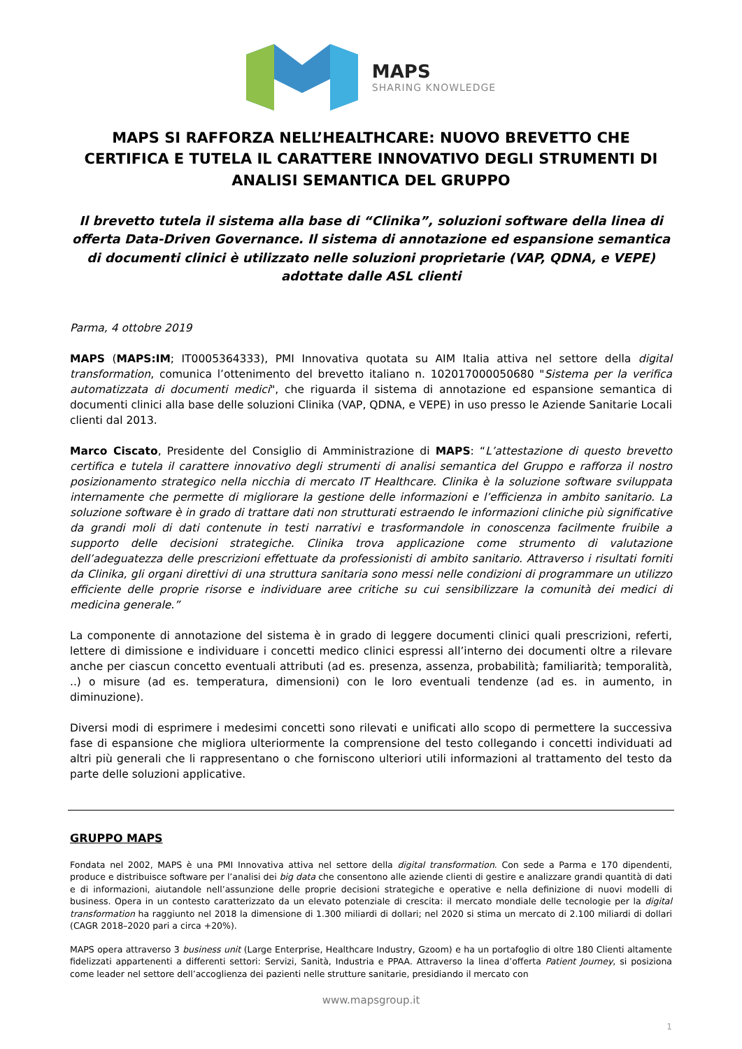MAPS
SHARING KNOWLEDGE
MAPS SI RAFFORZA NELL’HEALTHCARE: NUOVO BREVETTO CHE CERTIFICA E TUTELA IL CARATTERE INNOVATIVO DEGLI STRUMENTI DI ANALISI SEMANTICA DEL GRUPPO
Il brevetto tutela il sistema alla base di “Clinika”, soluzioni software della linea di offerta Data-Driven Governance. Il sistema di annotazione ed espansione semantica di documenti clinici è utilizzato nelle soluzioni proprietarie (VAP, QDNA, e VEPE) adottate dalle ASL clienti
Parma, 4 ottobre 2019
MAPS (MAPS:IM; IT0005364333), PMI Innovativa quotata su AIM Italia attiva nel settore della digital transformation, comunica l’ottenimento del brevetto italiano n. 102017000050680 "Sistema per la verifica automatizzata di documenti medici", che riguarda il sistema di annotazione ed espansione semantica di documenti clinici alla base delle soluzioni Clinika (VAP, QDNA, e VEPE) in uso presso le Aziende Sanitarie Locali clienti dal 2013.
Marco Ciscato, Presidente del Consiglio di Amministrazione di MAPS: “L’attestazione di questo brevetto certifica e tutela il carattere innovativo degli strumenti di analisi semantica del Gruppo e rafforza il nostro posizionamento strategico nella nicchia di mercato IT Healthcare. Clinika è la soluzione software sviluppata internamente che permette di migliorare la gestione delle informazioni e l’efficienza in ambito sanitario. La soluzione software è in grado di trattare dati non strutturati estraendo le informazioni cliniche più significative da grandi moli di dati contenute in testi narrativi e trasformandole in conoscenza facilmente fruibile a supporto delle decisioni strategiche. Clinika trova applicazione come strumento di valutazione dell’adeguatezza delle prescrizioni effettuate da professionisti di ambito sanitario. Attraverso i risultati forniti da Clinika, gli organi direttivi di una struttura sanitaria sono messi nelle condizioni di programmare un utilizzo efficiente delle proprie risorse e individuare aree critiche su cui sensibilizzare la comunità dei medici di medicina generale.”
La componente di annotazione del sistema è in grado di leggere documenti clinici quali prescrizioni, referti, lettere di dimissione e individuare i concetti medico clinici espressi all’interno dei documenti oltre a rilevare anche per ciascun concetto eventuali attributi (ad es. presenza, assenza, probabilità; familiarità; temporalità, ..) o misure (ad es. temperatura, dimensioni) con le loro eventuali tendenze (ad es. in aumento, in diminuzione).
Diversi modi di esprimere i medesimi concetti sono rilevati e unificati allo scopo di permettere la successiva fase di espansione che migliora ulteriormente la comprensione del testo collegando i concetti individuati ad altri più generali che li rappresentano o che forniscono ulteriori utili informazioni al trattamento del testo da parte delle soluzioni applicative.
GRUPPO MAPS
Fondata nel 2002, MAPS è una PMI Innovativa attiva nel settore della digital transformation. Con sede a Parma e 170 dipendenti, produce e distribuisce software per l’analisi dei big data che consentono alle aziende clienti di gestire e analizzare grandi quantità di dati e di informazioni, aiutandole nell’assunzione delle proprie decisioni strategiche e operative e nella definizione di nuovi modelli di business. Opera in un contesto caratterizzato da un elevato potenziale di crescita: il mercato mondiale delle tecnologie per la digital transformation ha raggiunto nel 2018 la dimensione di 1.300 miliardi di dollari; nel 2020 si stima un mercato di 2.100 miliardi di dollari (CAGR 2018–2020 pari a circa +20%).
MAPS opera attraverso 3 business unit (Large Enterprise, Healthcare Industry, Gzoom) e ha un portafoglio di oltre 180 Clienti altamente fidelizzati appartenenti a differenti settori: Servizi, Sanità, Industria e PPAA. Attraverso la linea d’offerta Patient Journey, si posiziona come leader nel settore dell’accoglienza dei pazienti nelle strutture sanitarie, presidiando il mercato con
www.mapsgroup.it
1